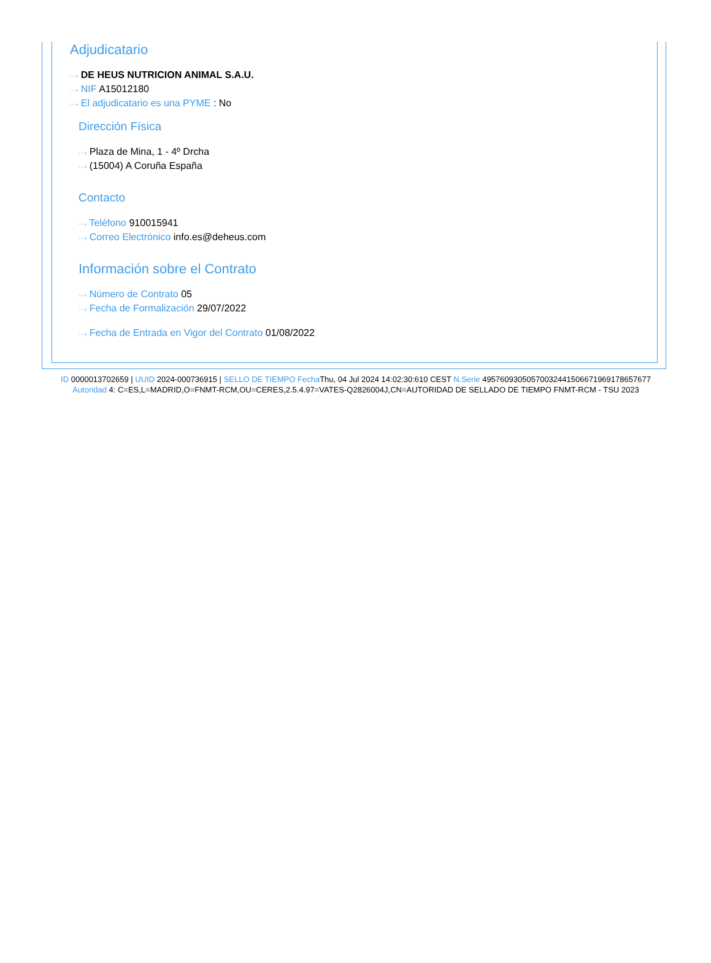Adjudicatario
···› DE HEUS NUTRICION ANIMAL S.A.U.
···› NIF A15012180
···› El adjudicatario es una PYME : No
Dirección Física
···› Plaza de Mina, 1 - 4º Drcha
···› (15004) A Coruña España
Contacto
···› Teléfono 910015941
···› Correo Electrónico info.es@deheus.com
Información sobre el Contrato
···› Número de Contrato 05
···› Fecha de Formalización 29/07/2022
···› Fecha de Entrada en Vigor del Contrato 01/08/2022
ID 0000013702659 | UUID 2024-000736915 | SELLO DE TIEMPO Fecha Thu, 04 Jul 2024 14:02:30:610 CEST N.Serie 495760930505700324415066719691786576​77 Autoridad 4: C=ES,L=MADRID,O=FNMT-RCM,OU=CERES,2.5.4.97=VATES-Q2826004J,CN=AUTORIDAD DE SELLADO DE TIEMPO FNMT-RCM - TSU 2023